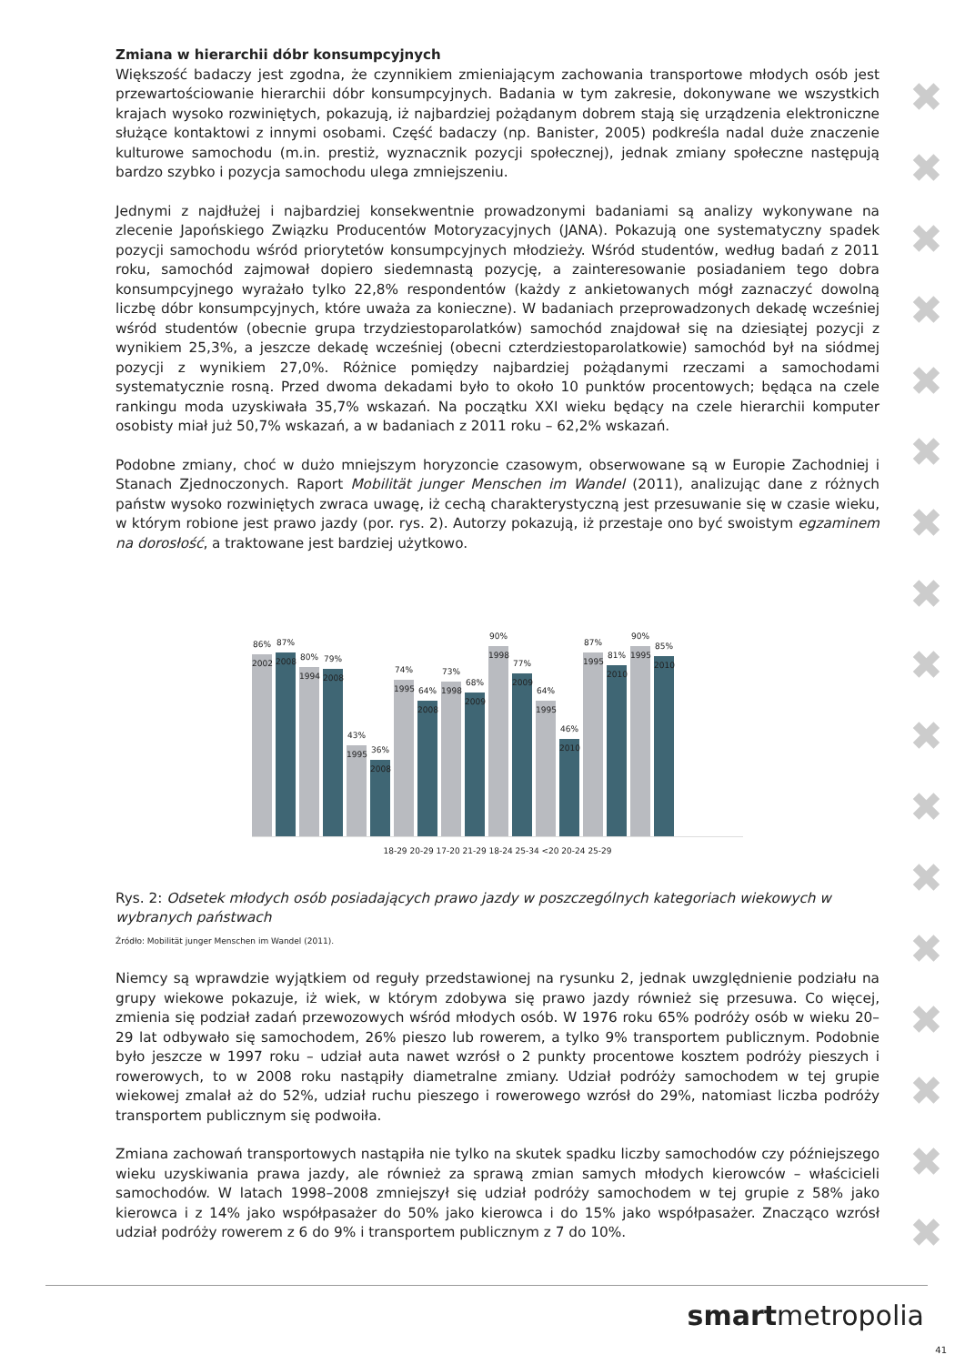✖
✖
✖
✖
✖
✖
✖
✖
✖
✖
✖
✖
✖
✖
✖
✖
✖
Zmiana w hierarchii dóbr konsumpcyjnych
Większość badaczy jest zgodna, że czynnikiem zmieniającym zachowania transportowe młodych osób jest przewartościowanie hierarchii dóbr konsumpcyjnych. Badania w tym zakresie, dokonywane we wszystkich krajach wysoko rozwiniętych, pokazują, iż najbardziej pożądanym dobrem stają się urządzenia elektroniczne służące kontaktowi z innymi osobami. Część badaczy (np. Banister, 2005) podkreśla nadal duże znaczenie kulturowe samochodu (m.in. prestiż, wyznacznik pozycji społecznej), jednak zmiany społeczne następują bardzo szybko i pozycja samochodu ulega zmniejszeniu.
Jednymi z najdłużej i najbardziej konsekwentnie prowadzonymi badaniami są analizy wykonywane na zlecenie Japońskiego Związku Producentów Motoryzacyjnych (JANA). Pokazują one systematyczny spadek pozycji samochodu wśród priorytetów konsumpcyjnych młodzieży. Wśród studentów, według badań z 2011 roku, samochód zajmował dopiero siedemnastą pozycję, a zainteresowanie posiadaniem tego dobra konsumpcyjnego wyrażało tylko 22,8% respondentów (każdy z ankietowanych mógł zaznaczyć dowolną liczbę dóbr konsumpcyjnych, które uważa za konieczne). W badaniach przeprowadzonych dekadę wcześniej wśród studentów (obecnie grupa trzydziestoparolatków) samochód znajdował się na dziesiątej pozycji z wynikiem 25,3%, a jeszcze dekadę wcześniej (obecni czterdziestoparolatkowie) samochód był na siódmej pozycji z wynikiem 27,0%. Różnice pomiędzy najbardziej pożądanymi rzeczami a samochodami systematycznie rosną. Przed dwoma dekadami było to około 10 punktów procentowych; będąca na czele rankingu moda uzyskiwała 35,7% wskazań. Na początku XXI wieku będący na czele hierarchii komputer osobisty miał już 50,7% wskazań, a w badaniach z 2011 roku – 62,2% wskazań.
Podobne zmiany, choć w dużo mniejszym horyzoncie czasowym, obserwowane są w Europie Zachodniej i Stanach Zjednoczonych. Raport Mobilität junger Menschen im Wandel (2011), analizując dane z różnych państw wysoko rozwiniętych zwraca uwagę, iż cechą charakterystyczną jest przesuwanie się w czasie wieku, w którym robione jest prawo jazdy (por. rys. 2). Autorzy pokazują, iż przestaje ono być swoistym egzaminem na dorosłość, a traktowane jest bardziej użytkowo.
86%
2002
87%
2008
80%
1994
79%
2008
43%
1995
36%
2008
74%
1995
64%
2008
73%
1998
68%
2009
90%
1998
77%
2009
64%
1995
46%
2010
87%
1995
81%
2010
90%
1995
85%
2010
18-29 20-29 17-20 21-29 18-24 25-34 <20 20-24 25-29
Rys. 2: Odsetek młodych osób posiadających prawo jazdy w poszczególnych kategoriach wiekowych w wybranych państwach
Źródło: Mobilität junger Menschen im Wandel (2011).
Niemcy są wprawdzie wyjątkiem od reguły przedstawionej na rysunku 2, jednak uwzględnienie podziału na grupy wiekowe pokazuje, iż wiek, w którym zdobywa się prawo jazdy również się przesuwa. Co więcej, zmienia się podział zadań przewozowych wśród młodych osób. W 1976 roku 65% podróży osób w wieku 20–29 lat odbywało się samochodem, 26% pieszo lub rowerem, a tylko 9% transportem publicznym. Podobnie było jeszcze w 1997 roku – udział auta nawet wzrósł o 2 punkty procentowe kosztem podróży pieszych i rowerowych, to w 2008 roku nastąpiły diametralne zmiany. Udział podróży samochodem w tej grupie wiekowej zmalał aż do 52%, udział ruchu pieszego i rowerowego wzrósł do 29%, natomiast liczba podróży transportem publicznym się podwoiła.
Zmiana zachowań transportowych nastąpiła nie tylko na skutek spadku liczby samochodów czy późniejszego wieku uzyskiwania prawa jazdy, ale również za sprawą zmian samych młodych kierowców – właścicieli samochodów. W latach 1998–2008 zmniejszył się udział podróży samochodem w tej grupie z 58% jako kierowca i z 14% jako współpasażer do 50% jako kierowca i do 15% jako współpasażer. Znacząco wzrósł udział podróży rowerem z 6 do 9% i transportem publicznym z 7 do 10%.
smartmetropolia
41